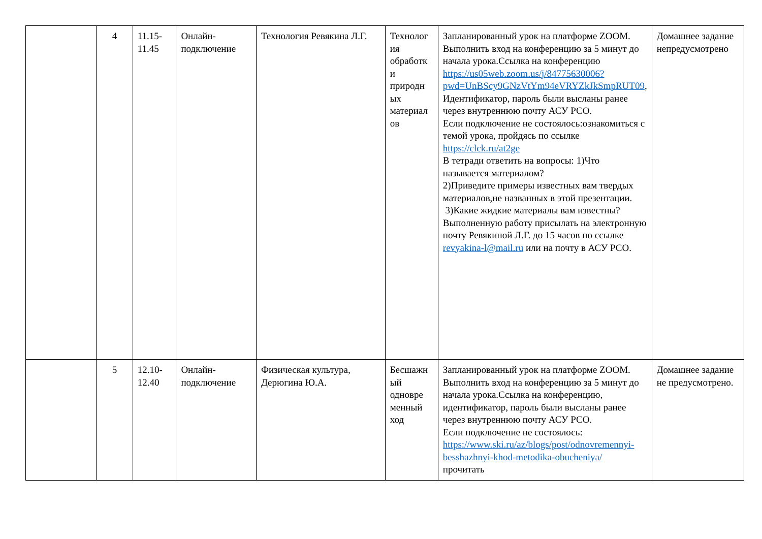| | 4 | 11.15- 11.45 | Онлайн- подключение | Технология Ревякина Л.Г. | Технолог ия обработк и природн ых материал ов | Запланированный урок на платформе ZOOM. Выполнить вход на конференцию за 5 минут до начала урока.Ссылка на конференцию https://us05web.zoom.us/j/84775630006?pwd=UnBScy9GNzVtYm94eVRYZkJkSmpRUT09 , Идентификатор, пароль были высланы ранее через внутреннюю почту АСУ РСО. Если подключение не состоялось:ознакомиться с темой урока, пройдясь по ссылке https://clck.ru/at2ge В тетради ответить на вопросы: 1)Что называется материалом? 2)Приведите примеры известных вам твердых материалов,не названных в этой презентации. 3)Какие жидкие материалы вам известны? Выполненную работу присылать на электронную почту Ревякиной Л.Г. до 15 часов по ссылке revyakina-l@mail.ru или на почту в АСУ РСО. | Домашнее задание непредусмотрено |
| | 5 | 12.10- 12.40 | Онлайн- подключение | Физическая культура, Дерюгина Ю.А. | Бесшажн ый одновре менный ход | Запланированный урок на платформе ZOOM. Выполнить вход на конференцию за 5 минут до начала урока.Ссылка на конференцию, идентификатор, пароль были высланы ранее через внутреннюю почту АСУ РСО. Если подключение не состоялось: https://www.ski.ru/az/blogs/post/odnovremennyi-besshazhnyi-khod-metodika-obucheniya/ прочитать | Домашнее задание не предусмотрено. |